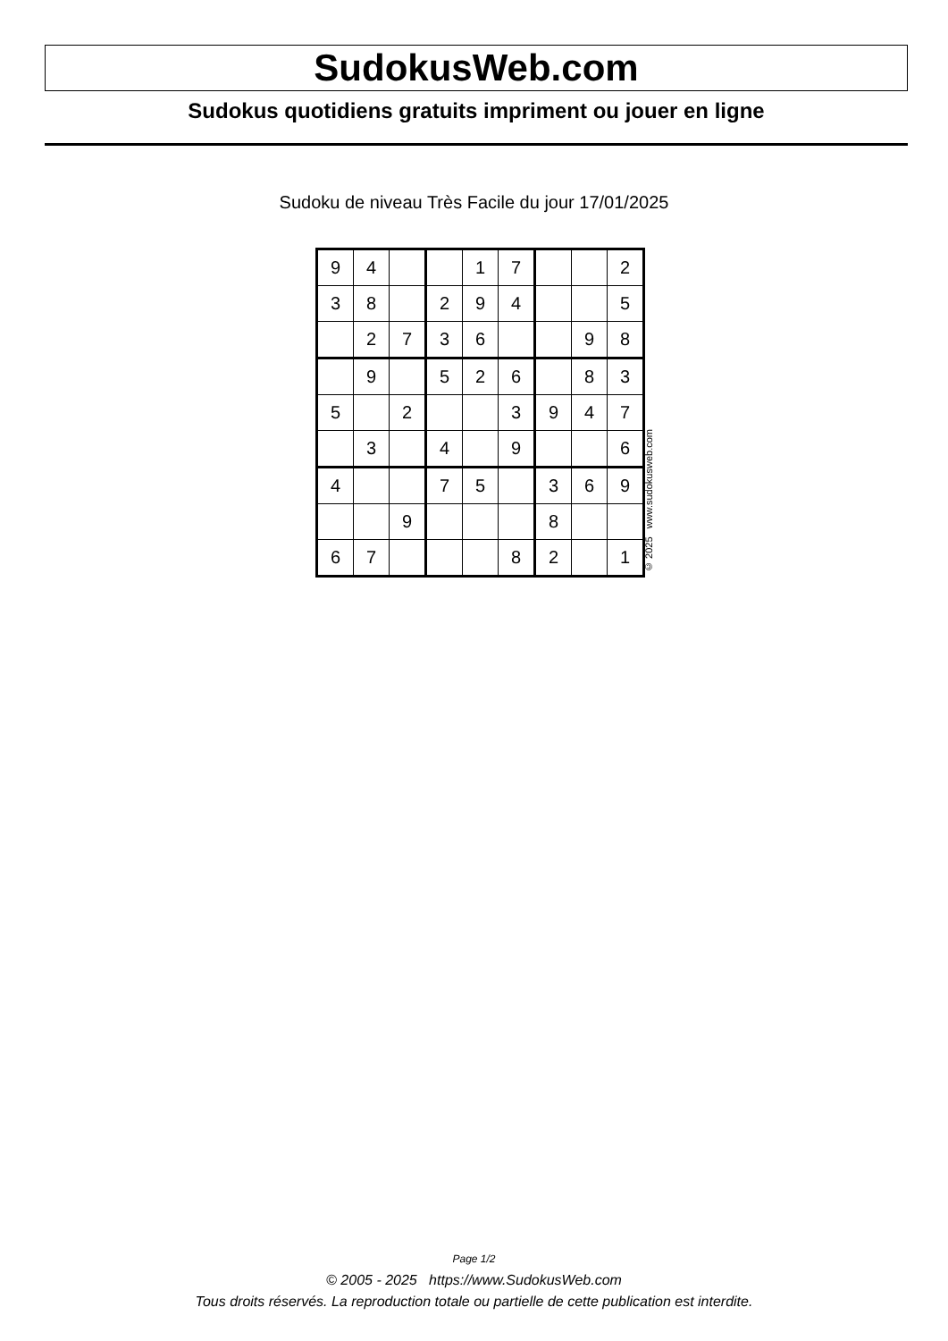SudokusWeb.com
Sudokus quotidiens gratuits impriment ou jouer en ligne
Sudoku de niveau Très Facile du jour 17/01/2025
| 9 | 4 | | | 1 | 7 | | | 2 |
| 3 | 8 | | 2 | 9 | 4 | | | 5 |
| | 2 | 7 | 3 | 6 | | | 9 | 8 |
| | 9 | | 5 | 2 | 6 | | 8 | 3 |
| 5 | | 2 | | | 3 | 9 | 4 | 7 |
| | 3 | | 4 | | 9 | | | 6 |
| 4 | | | 7 | 5 | | 3 | 6 | 9 |
| | | 9 | | | | 8 | | |
| 6 | 7 | | | | 8 | 2 | | 1 |
© 2025 www.sudokusweb.com
Page 1/2
© 2005 - 2025 https://www.SudokusWeb.com
Tous droits réservés. La reproduction totale ou partielle de cette publication est interdite.